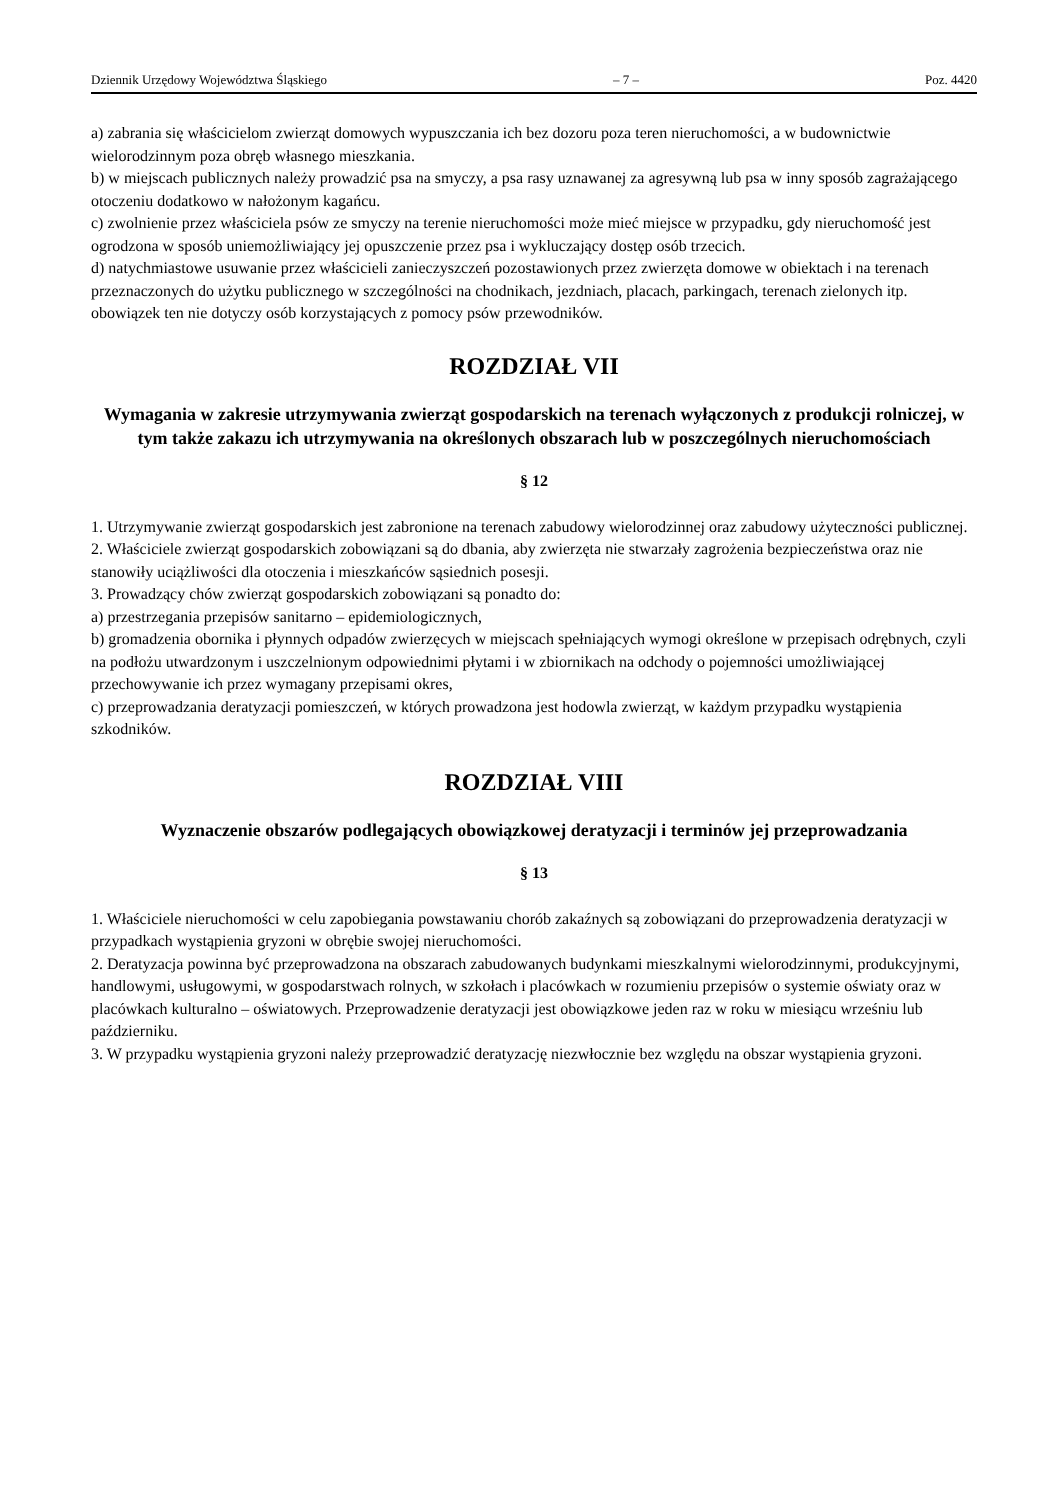Dziennik Urzędowy Województwa Śląskiego – 7 – Poz. 4420
a) zabrania się właścicielom zwierząt domowych wypuszczania ich bez dozoru poza teren nieruchomości, a w budownictwie wielorodzinnym poza obręb własnego mieszkania.
b) w miejscach publicznych należy prowadzić psa na smyczy, a psa rasy uznawanej za agresywną lub psa w inny sposób zagrażającego otoczeniu dodatkowo w nałożonym kagańcu.
c) zwolnienie przez właściciela psów ze smyczy na terenie nieruchomości może mieć miejsce w przypadku, gdy nieruchomość jest ogrodzona w sposób uniemożliwiający jej opuszczenie przez psa i wykluczający dostęp osób trzecich.
d) natychmiastowe usuwanie przez właścicieli zanieczyszczeń pozostawionych przez zwierzęta domowe w obiektach i na terenach przeznaczonych do użytku publicznego w szczególności na chodnikach, jezdniach, placach, parkingach, terenach zielonych itp. obowiązek ten nie dotyczy osób korzystających z pomocy psów przewodników.
ROZDZIAŁ VII
Wymagania w zakresie utrzymywania zwierząt gospodarskich na terenach wyłączonych z produkcji rolniczej, w tym także zakazu ich utrzymywania na określonych obszarach lub w poszczególnych nieruchomościach
§ 12
1. Utrzymywanie zwierząt gospodarskich jest zabronione na terenach zabudowy wielorodzinnej oraz zabudowy użyteczności publicznej.
2. Właściciele zwierząt gospodarskich zobowiązani są do dbania, aby zwierzęta nie stwarzały zagrożenia bezpieczeństwa oraz nie stanowiły uciążliwości dla otoczenia i mieszkańców sąsiednich posesji.
3. Prowadzący chów zwierząt gospodarskich zobowiązani są ponadto do:
a) przestrzegania przepisów sanitarno – epidemiologicznych,
b) gromadzenia obornika i płynnych odpadów zwierzęcych w miejscach spełniających wymogi określone w przepisach odrębnych, czyli na podłożu utwardzonym i uszczelnionym odpowiednimi płytami i w zbiornikach na odchody o pojemności umożliwiającej przechowywanie ich przez wymagany przepisami okres,
c) przeprowadzania deratyzacji pomieszczeń, w których prowadzona jest hodowla zwierząt, w każdym przypadku wystąpienia szkodników.
ROZDZIAŁ VIII
Wyznaczenie obszarów podlegających obowiązkowej deratyzacji i terminów jej przeprowadzania
§ 13
1. Właściciele nieruchomości w celu zapobiegania powstawaniu chorób zakaźnych są zobowiązani do przeprowadzenia deratyzacji w przypadkach wystąpienia gryzoni w obrębie swojej nieruchomości.
2. Deratyzacja powinna być przeprowadzona na obszarach zabudowanych budynkami mieszkalnymi wielorodzinnymi, produkcyjnymi, handlowymi, usługowymi, w gospodarstwach rolnych, w szkołach i placówkach w rozumieniu przepisów o systemie oświaty oraz w placówkach kulturalno – oświatowych. Przeprowadzenie deratyzacji jest obowiązkowe jeden raz w roku w miesiącu wrześniu lub październiku.
3. W przypadku wystąpienia gryzoni należy przeprowadzić deratyzację niezwłocznie bez względu na obszar wystąpienia gryzoni.